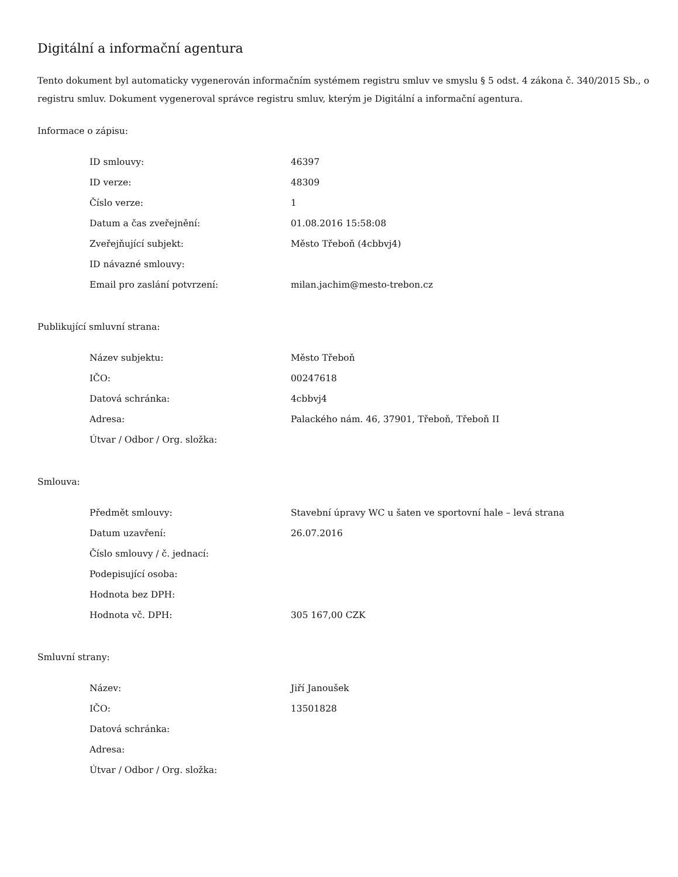Digitální a informační agentura
Tento dokument byl automaticky vygenerován informačním systémem registru smluv ve smyslu § 5 odst. 4 zákona č. 340/2015 Sb., o registru smluv. Dokument vygeneroval správce registru smluv, kterým je Digitální a informační agentura.
Informace o zápisu:
| ID smlouvy: | 46397 |
| ID verze: | 48309 |
| Číslo verze: | 1 |
| Datum a čas zveřejnění: | 01.08.2016 15:58:08 |
| Zveřejňující subjekt: | Město Třeboň (4cbbvj4) |
| ID návazné smlouvy: | |
| Email pro zaslání potvrzení: | milan.jachim@mesto-trebon.cz |
Publikující smluvní strana:
| Název subjektu: | Město Třeboň |
| IČO: | 00247618 |
| Datová schránka: | 4cbbvj4 |
| Adresa: | Palackého nám. 46, 37901, Třeboň, Třeboň II |
| Útvar / Odbor / Org. složka: | |
Smlouva:
| Předmět smlouvy: | Stavební úpravy WC u šaten ve sportovní hale – levá strana |
| Datum uzavření: | 26.07.2016 |
| Číslo smlouvy / č. jednací: | |
| Podepisující osoba: | |
| Hodnota bez DPH: | |
| Hodnota vč. DPH: | 305 167,00 CZK |
Smluvní strany:
| Název: | Jiří Janoušek |
| IČO: | 13501828 |
| Datová schránka: | |
| Adresa: | |
| Útvar / Odbor / Org. složka: | |